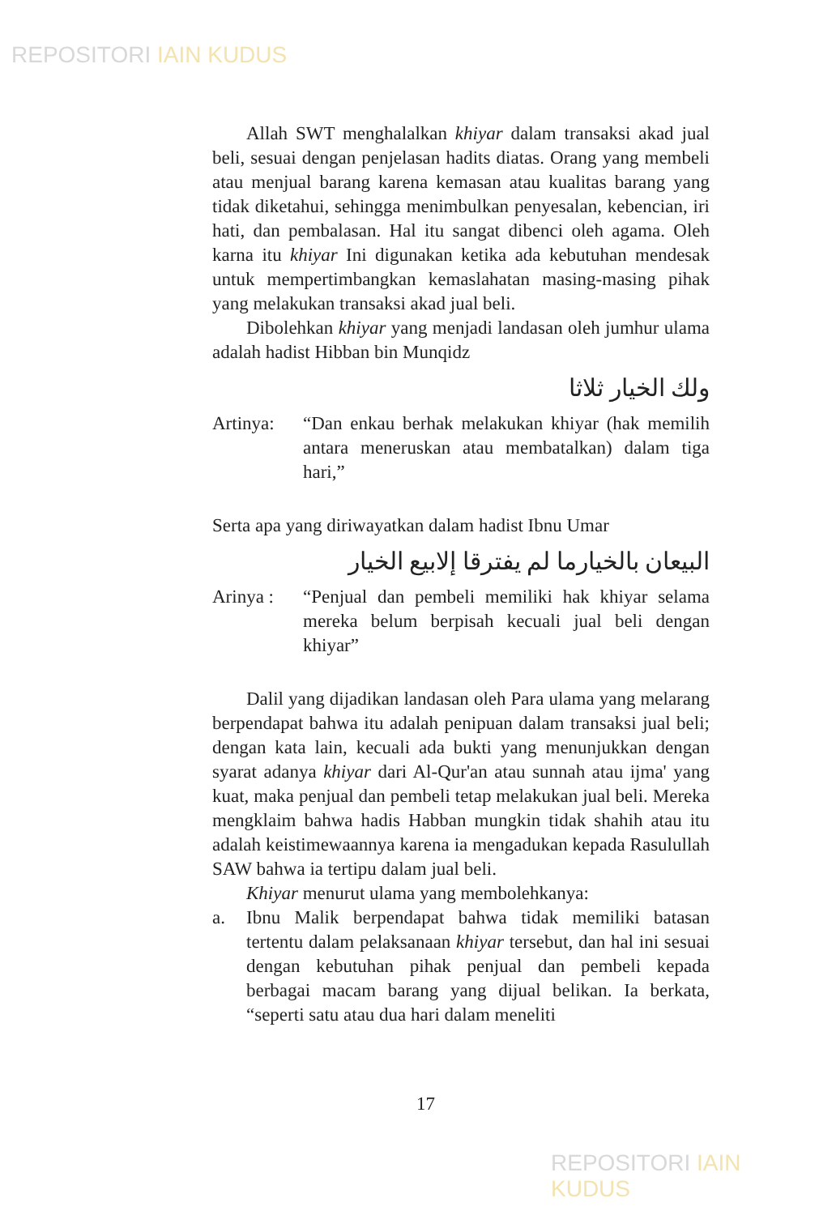REPOSITORI IAIN KUDUS
Allah SWT menghalalkan khiyar dalam transaksi akad jual beli, sesuai dengan penjelasan hadits diatas. Orang yang membeli atau menjual barang karena kemasan atau kualitas barang yang tidak diketahui, sehingga menimbulkan penyesalan, kebencian, iri hati, dan pembalasan. Hal itu sangat dibenci oleh agama. Oleh karna itu khiyar Ini digunakan ketika ada kebutuhan mendesak untuk mempertimbangkan kemaslahatan masing-masing pihak yang melakukan transaksi akad jual beli.
Dibolehkan khiyar yang menjadi landasan oleh jumhur ulama adalah hadist Hibban bin Munqidz
ولك الخيار ثلاثا
Artinya: “Dan enkau berhak melakukan khiyar (hak memilih antara meneruskan atau membatalkan) dalam tiga hari,”
Serta apa yang diriwayatkan dalam hadist Ibnu Umar
البيعان بالخيارما لم يفترقا إلابيع الخيار
Arinya : “Penjual dan pembeli memiliki hak khiyar selama mereka belum berpisah kecuali jual beli dengan khiyar”
Dalil yang dijadikan landasan oleh Para ulama yang melarang berpendapat bahwa itu adalah penipuan dalam transaksi jual beli; dengan kata lain, kecuali ada bukti yang menunjukkan dengan syarat adanya khiyar dari Al-Qur'an atau sunnah atau ijma' yang kuat, maka penjual dan pembeli tetap melakukan jual beli. Mereka mengklaim bahwa hadis Habban mungkin tidak shahih atau itu adalah keistimewaannya karena ia mengadukan kepada Rasulullah SAW bahwa ia tertipu dalam jual beli.
Khiyar menurut ulama yang membolehkanya:
a. Ibnu Malik berpendapat bahwa tidak memiliki batasan tertentu dalam pelaksanaan khiyar tersebut, dan hal ini sesuai dengan kebutuhan pihak penjual dan pembeli kepada berbagai macam barang yang dijual belikan. Ia berkata, “seperti satu atau dua hari dalam meneliti
17
REPOSITORI IAIN KUDUS